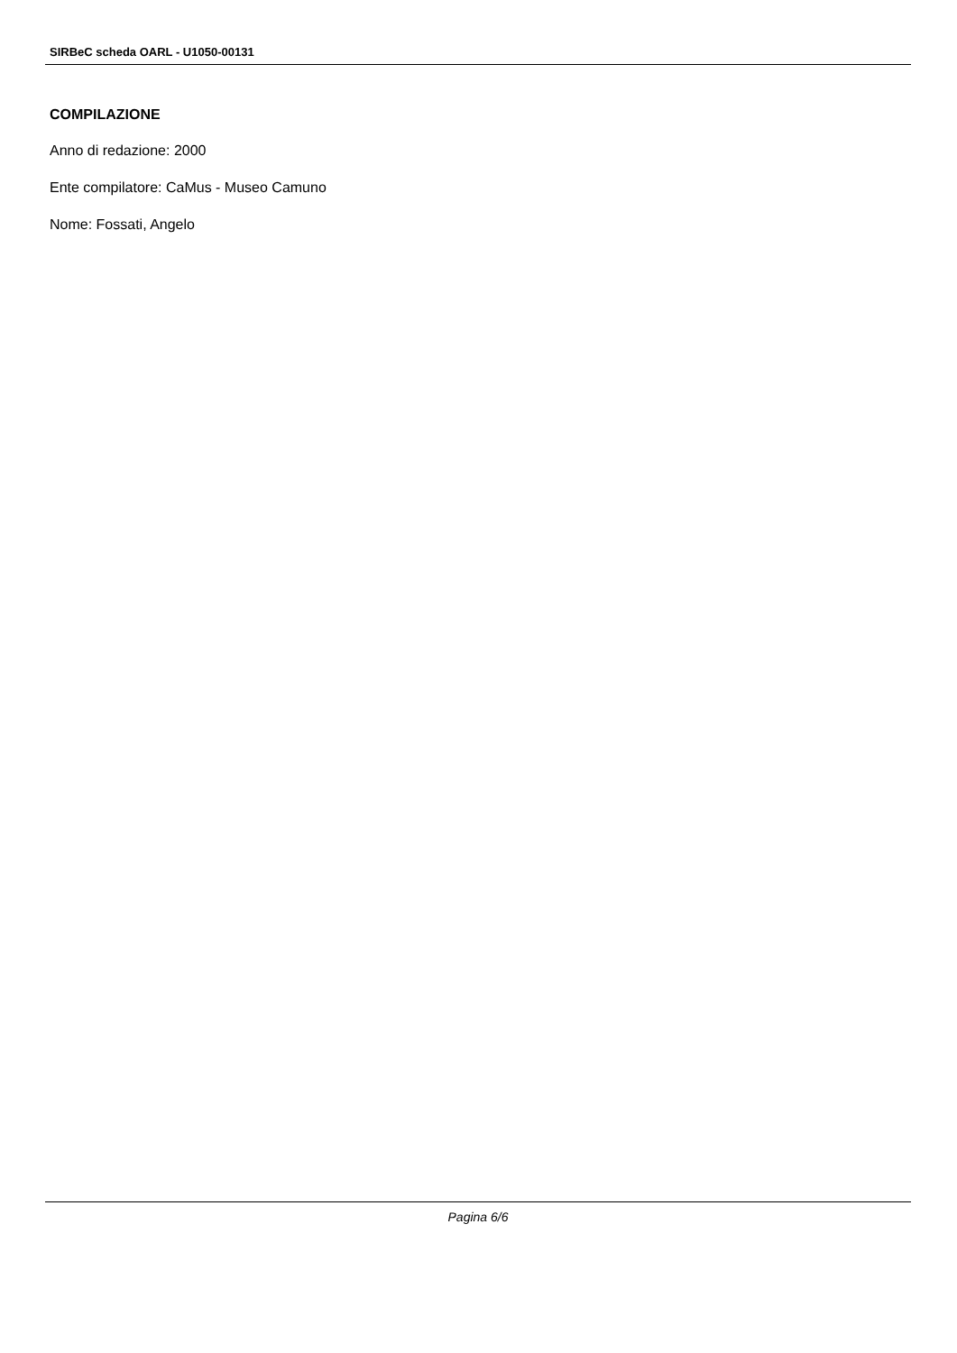SIRBeC scheda OARL - U1050-00131
COMPILAZIONE
Anno di redazione: 2000
Ente compilatore: CaMus - Museo Camuno
Nome: Fossati, Angelo
Pagina 6/6